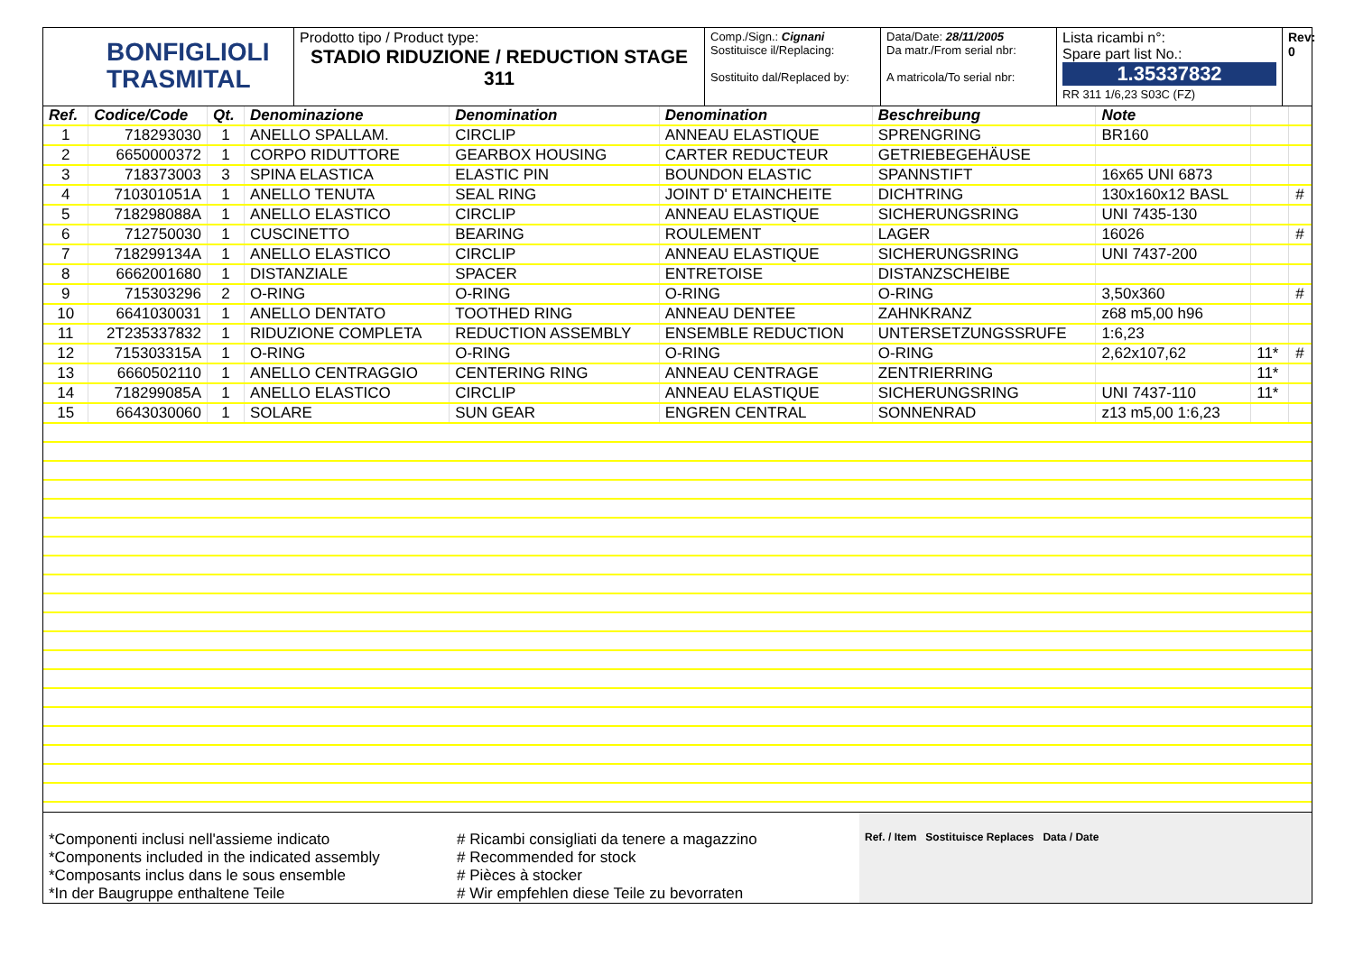BONFIGLIOLI
TRASMITAL
Prodotto tipo / Product type:
STADIO RIDUZIONE / REDUCTION STAGE
311
Comp./Sign.: Cignani
Sostituisce il/Replacing:
Sostituito dal/Replaced by:
Data/Date: 28/11/2005
Da matr./From serial nbr:
A matricola/To serial nbr:
Lista ricambi n°:
Spare part list No.:
1.35337832
RR 311 1/6,23 S03C (FZ)
Rev: 0
| Ref. | Codice/Code | Qt. | Denominazione | Denomination | Denomination | Beschreibung | Note | | |
| --- | --- | --- | --- | --- | --- | --- | --- | --- | --- |
| 1 | 718293030 | 1 | ANELLO SPALLAM. | CIRCLIP | ANNEAU ELASTIQUE | SPRENGRING | BR160 | | |
| 2 | 6650000372 | 1 | CORPO RIDUTTORE | GEARBOX HOUSING | CARTER REDUCTEUR | GETRIEBEGEHÄUSE | | | |
| 3 | 718373003 | 3 | SPINA ELASTICA | ELASTIC PIN | BOUNDON ELASTIC | SPANNSTIFT | 16x65 UNI 6873 | | |
| 4 | 710301051A | 1 | ANELLO TENUTA | SEAL RING | JOINT D' ETAINCHEITE | DICHTRING | 130x160x12 BASL | | # |
| 5 | 718298088A | 1 | ANELLO ELASTICO | CIRCLIP | ANNEAU ELASTIQUE | SICHERUNGSRING | UNI 7435-130 | | |
| 6 | 712750030 | 1 | CUSCINETTO | BEARING | ROULEMENT | LAGER | 16026 | | # |
| 7 | 718299134A | 1 | ANELLO ELASTICO | CIRCLIP | ANNEAU ELASTIQUE | SICHERUNGSRING | UNI 7437-200 | | |
| 8 | 6662001680 | 1 | DISTANZIALE | SPACER | ENTRETOISE | DISTANZSCHEIBE | | | |
| 9 | 715303296 | 2 | O-RING | O-RING | O-RING | O-RING | 3,50x360 | | # |
| 10 | 6641030031 | 1 | ANELLO DENTATO | TOOTHED RING | ANNEAU DENTEE | ZAHNKRANZ | z68 m5,00 h96 | | |
| 11 | 2T235337832 | 1 | RIDUZIONE COMPLETA | REDUCTION ASSEMBLY | ENSEMBLE REDUCTION | UNTERSETZUNGSSRUFE | 1:6,23 | | |
| 12 | 715303315A | 1 | O-RING | O-RING | O-RING | O-RING | 2,62x107,62 | 11* | # |
| 13 | 6660502110 | 1 | ANELLO CENTRAGGIO | CENTERING RING | ANNEAU CENTRAGE | ZENTRIERRING | | 11* | |
| 14 | 718299085A | 1 | ANELLO ELASTICO | CIRCLIP | ANNEAU ELASTIQUE | SICHERUNGSRING | UNI 7437-110 | 11* | |
| 15 | 6643030060 | 1 | SOLARE | SUN GEAR | ENGREN CENTRAL | SONNENRAD | z13 m5,00 1:6,23 | | |
*Componenti inclusi nell'assieme indicato
*Components included in the indicated assembly
*Composants inclus dans le sous ensemble
*In der Baugruppe enthaltene Teile
# Ricambi consigliati da tenere a magazzino
# Recommended for stock
# Pièces à stocker
# Wir empfehlen diese Teile zu bevorraten
Ref. / Item Sostituisce Replaces Data / Date